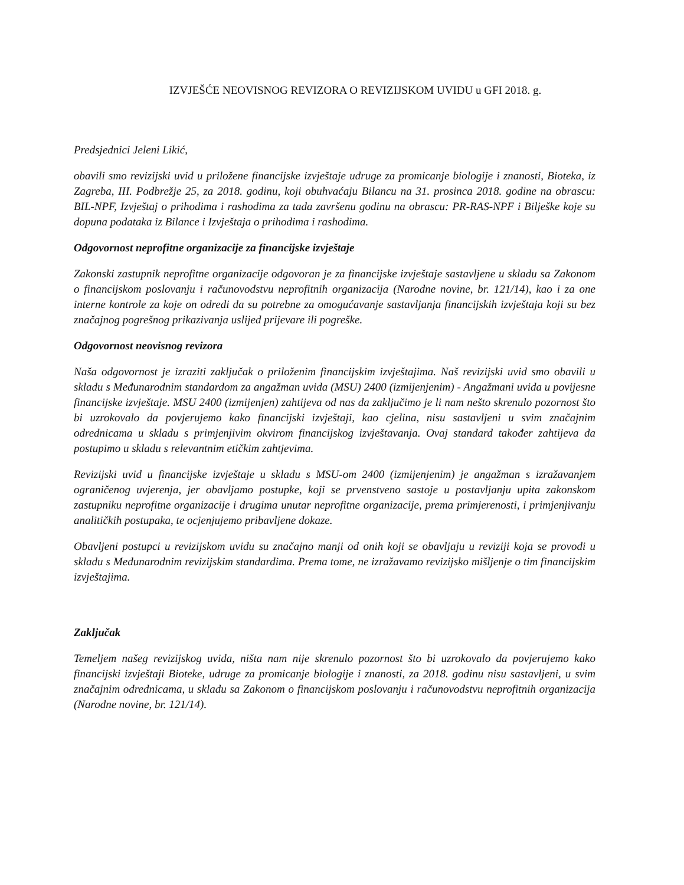IZVJEŠĆE NEOVISNOG REVIZORA O REVIZIJSKOM UVIDU u GFI 2018. g.
Predsjednici Jeleni Likić,
obavili smo revizijski uvid u priložene financijske izvještaje udruge za promicanje biologije i znanosti, Bioteka, iz Zagreba, III. Podbrežje 25, za 2018. godinu, koji obuhvaćaju Bilancu na 31. prosinca 2018. godine na obrascu: BIL-NPF, Izvještaj o prihodima i rashodima za tada završenu godinu na obrascu: PR-RAS-NPF i Bilješke koje su dopuna podataka iz Bilance i Izvještaja o prihodima i rashodima.
Odgovornost neprofitne organizacije za financijske izvještaje
Zakonski zastupnik neprofitne organizacije odgovoran je za financijske izvještaje sastavljene u skladu sa Zakonom o financijskom poslovanju i računovodstvu neprofitnih organizacija (Narodne novine, br. 121/14), kao i za one interne kontrole za koje on odredi da su potrebne za omogućavanje sastavljanja financijskih izvještaja koji su bez značajnog pogrešnog prikazivanja uslijed prijevare ili pogreške.
Odgovornost neovisnog revizora
Naša odgovornost je izraziti zaključak o priloženim financijskim izvještajima. Naš revizijski uvid smo obavili u skladu s Međunarodnim standardom za angažman uvida (MSU) 2400 (izmijenjenim) - Angažmani uvida u povijesne financijske izvještaje. MSU 2400 (izmijenjen) zahtijeva od nas da zaključimo je li nam nešto skrenulo pozornost što bi uzrokovalo da povjerujemo kako financijski izvještaji, kao cjelina, nisu sastavljeni u svim značajnim odrednicama u skladu s primjenjivim okvirom financijskog izvještavanja. Ovaj standard također zahtijeva da postupimo u skladu s relevantnim etičkim zahtjevima.
Revizijski uvid u financijske izvještaje u skladu s MSU-om 2400 (izmijenjenim) je angažman s izražavanjem ograničenog uvjerenja, jer obavljamo postupke, koji se prvenstveno sastoje u postavljanju upita zakonskom zastupniku neprofitne organizacije i drugima unutar neprofitne organizacije, prema primjerenosti, i primjenjivanju analitičkih postupaka, te ocjenjujemo pribavljene dokaze.
Obavljeni postupci u revizijskom uvidu su značajno manji od onih koji se obavljaju u reviziji koja se provodi u skladu s Međunarodnim revizijskim standardima. Prema tome, ne izražavamo revizijsko mišljenje o tim financijskim izvještajima.
Zaključak
Temeljem našeg revizijskog uvida, ništa nam nije skrenulo pozornost što bi uzrokovalo da povjerujemo kako financijski izvještaji Bioteke, udruge za promicanje biologije i znanosti, za 2018. godinu nisu sastavljeni, u svim značajnim odrednicama, u skladu sa Zakonom o financijskom poslovanju i računovodstvu neprofitnih organizacija (Narodne novine, br. 121/14).